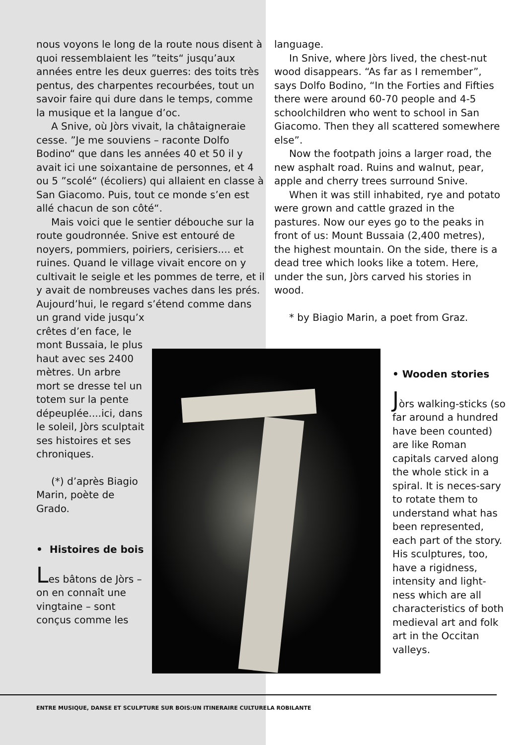nous voyons le long de la route nous disent à quoi ressemblaient les ”teits“ jusqu’aux années entre les deux guerres: des toits très pentus, des charpentes recourbées, tout un savoir faire qui dure dans le temps, comme la musique et la langue d’oc.
A Snive, où Jòrs vivait, la châtaigneraie cesse. ”Je me souviens – raconte Dolfo Bodino“ que dans les années 40 et 50 il y avait ici une soixantaine de personnes, et 4 ou 5 ”scolé“ (écoliers) qui allaient en classe à San Giacomo. Puis, tout ce monde s’en est allé chacun de son côté“.
Mais voici que le sentier débouche sur la route goudronnée. Snive est entouré de noyers, pommiers, poiriers, cerisiers.... et ruines. Quand le village vivait encore on y cultivait le seigle et les pommes de terre, et il y avait de nombreuses vaches dans les prés. Aujourd’hui, le regard s’étend comme dans un grand vide jusqu’x
crêtes d’en face, le mont Bussaia, le plus haut avec ses 2400 mètres. Un arbre mort se dresse tel un totem sur la pente dépeuplée....ici, dans le soleil, Jòrs sculptait ses histoires et ses chroniques.
(*) d’après Biagio Marin, poète de Grado.
• Histoires de bois
Les bâtons de Jòrs – on en connaît une vingtaine – sont conçus comme les
language.
In Snive, where Jòrs lived, the chest-nut wood disappears. “As far as I remember”, says Dolfo Bodino, “In the Forties and Fifties there were around 60-70 people and 4-5 schoolchildren who went to school in San Giacomo. Then they all scattered somewhere else”.
Now the footpath joins a larger road, the new asphalt road. Ruins and walnut, pear, apple and cherry trees surround Snive.
When it was still inhabited, rye and potato were grown and cattle grazed in the pastures. Now our eyes go to the peaks in front of us: Mount Bussaia (2,400 metres), the highest mountain. On the side, there is a dead tree which looks like a totem. Here, under the sun, Jòrs carved his stories in wood.
* by Biagio Marin, a poet from Graz.
• Wooden stories
Jòrs walking-sticks (so far around a hundred have been counted) are like Roman capitals carved along the whole stick in a spiral. It is neces-sary to rotate them to understand what has been represented, each part of the story. His sculptures, too, have a rigidness, intensity and light-ness which are all characteristics of both medieval art and folk art in the Occitan valleys.
ENTRE MUSIQUE, DANSE ET SCULPTURE SUR BOIS:UN ITINERAIRE CULTURELA ROBILANTE